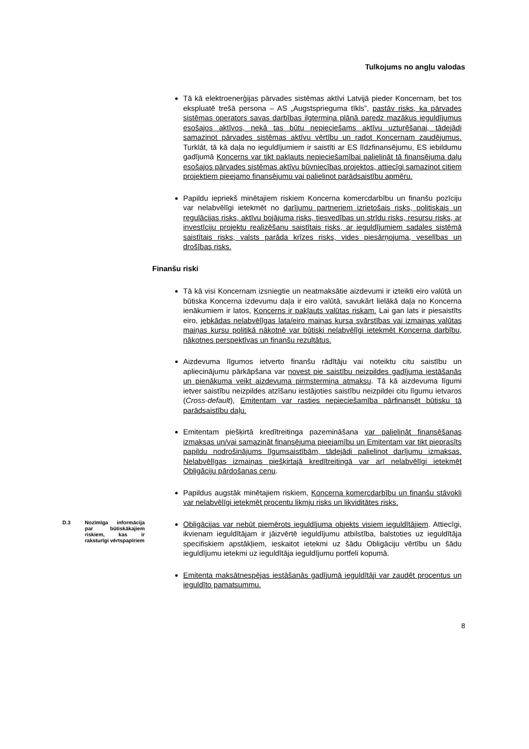Tulkojums no angļu valodas
Tā kā elektroenerģijas pārvades sistēmas aktīvi Latvijā pieder Koncernam, bet tos ekspluatē trešā persona – AS „Augstsprieguma tīkls”, pastāv risks, ka pārvades sistēmas operators savas darbības ilgtermiņa plānā paredz mazākus ieguldījumus esošajos aktīvos, nekā tas būtu nepieciešams aktīvu uzturēšanai, tādejādi samazinot pārvades sistēmas aktīvu vērtību un radot Koncernam zaudējumus. Turklāt, tā kā daļa no ieguldījumiem ir saistīti ar ES līdzfinansējumu, ES iebildumu gadījumā Koncerns var tikt pakļauts nepieciešamībai palielināt tā finansējuma daļu esošajos pārvades sistēmas aktīvu būvniecības projektos, attiecīgi samazinot citiem projektiem pieejamo finansējumu vai palielinot parādsaistību apmēru.
Papildu iepriekš minētajiem riskiem Koncerna komercdarbību un finanšu pozīciju var nelabvēlīgi ietekmēt no darījumu partneriem izrietošais risks, politiskais un regulācijas risks, aktīvu bojājuma risks, tiesvedības un strīdu risks, resursu risks, ar investīciju projektu realizēšanu saistītais risks, ar ieguldījumiem sadales sistēmā saistītais risks, valsts parāda krīzes risks, vides piesārņojuma, veselības un drošības risks.
Finanšu riski
Tā kā visi Koncernam izsniegtie un neatmaksātie aizdevumi ir izteikti eiro valūtā un būtiska Koncerna izdevumu daļa ir eiro valūtā, savukārt lielākā daļa no Koncerna ienākumiem ir latos, Koncerns ir pakļauts valūtas riskam. Lai gan lats ir piesaistīts eiro, jebkādas nelabvēlīgas lata/eiro maiņas kursa svārstības vai izmaiņas valūtas maiņas kursu politikā nākotnē var būtiski nelabvēlīgi ietekmēt Koncerna darbību, nākotnes perspektīvas un finanšu rezultātus.
Aizdevuma līgumos ietverto finanšu rādītāju vai noteiktu citu saistību un apliecinājumu pārkāpšana var novest pie saistību neizpildes gadījuma iestāšanās un pienākuma veikt aizdevuma pirmstermiņa atmaksu. Tā kā aizdevuma līgumi ietver saistību neizpildes atzīšanu iestājoties saistību neizpildei citu līgumu ietvaros (Cross-default), Emitentam var rasties nepieciešamība pārfinansēt būtisku tā parādsaistību daļu.
Emitentam piešķirtā kredītreitinga pazemināšana var palielināt finansēšanas izmaksas un/vai samazināt finansējuma pieejamību un Emitentam var tikt pieprasīts papildu nodrošinājums līgumsaistībām, tādejādi palielinot darījumu izmaksas. Nelabvēlīgas izmaiņas piešķirtajā kredītreitingā var arī nelabvēlīgi ietekmēt Obligāciju pārdošanas cenu.
Papildus augstāk minētajiem riskiem, Koncerna komercdarbību un finanšu stāvokli var nelabvēlīgi ietekmēt procentu likmju risks un likviditātes risks.
D.3
Nozīmīga informācija par būtiskākajiem riskiem, kas ir raksturīgi vērtspapīriem
Obligācijas var nebūt piemērots ieguldījuma objekts visiem ieguldītājiem. Attiecīgi, ikvienam ieguldītājam ir jāizvērtē ieguldījumu atbilstība, balstoties uz ieguldītāja specifiskiem apstākļiem, ieskaitot ietekmi uz šādu Obligāciju vērtību un šādu ieguldījumu ietekmi uz ieguldītāja ieguldījumu portfeli kopumā.
Emitenta maksātnespējas iestāšanās gadījumā ieguldītāji var zaudēt procentus un ieguldīto pamatsummu.
8